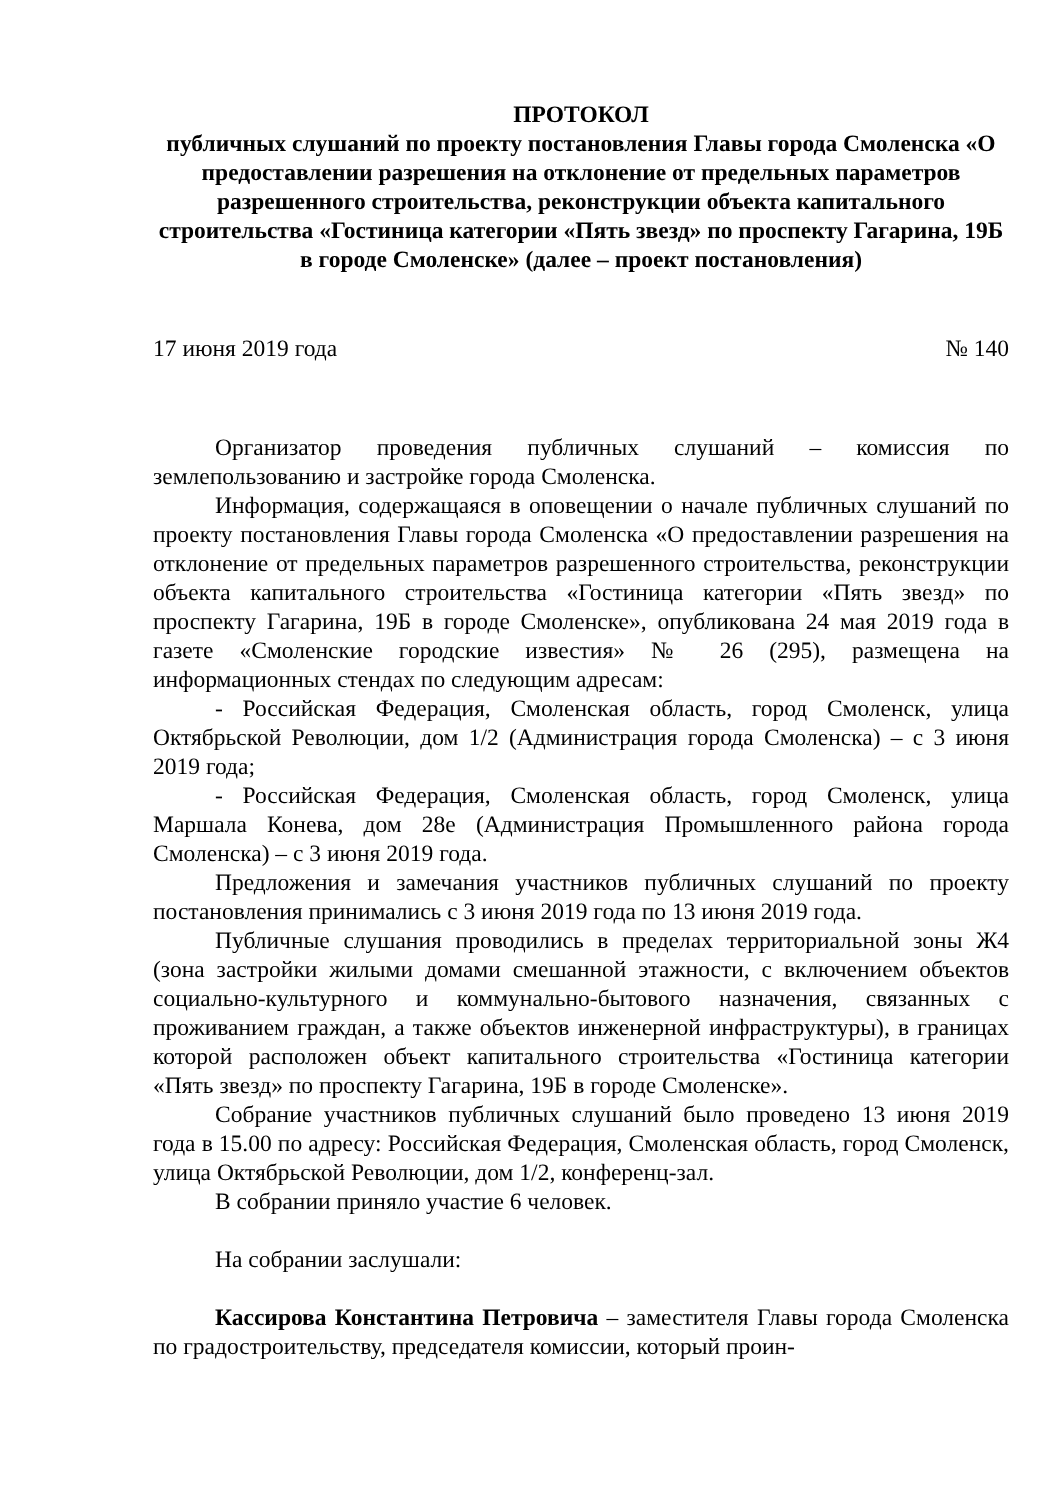ПРОТОКОЛ
публичных слушаний по проекту постановления Главы города Смоленска «О предоставлении разрешения на отклонение от предельных параметров разрешенного строительства, реконструкции объекта капитального строительства «Гостиница категории «Пять звезд» по проспекту Гагарина, 19Б в городе Смоленске» (далее – проект постановления)
17 июня 2019 года № 140
Организатор проведения публичных слушаний – комиссия по землепользованию и застройке города Смоленска.
Информация, содержащаяся в оповещении о начале публичных слушаний по проекту постановления Главы города Смоленска «О предоставлении разрешения на отклонение от предельных параметров разрешенного строительства, реконструкции объекта капитального строительства «Гостиница категории «Пять звезд» по проспекту Гагарина, 19Б в городе Смоленске», опубликована 24 мая 2019 года в газете «Смоленские городские известия» № 26 (295), размещена на информационных стендах по следующим адресам:
- Российская Федерация, Смоленская область, город Смоленск, улица Октябрьской Революции, дом 1/2 (Администрация города Смоленска) – с 3 июня 2019 года;
- Российская Федерация, Смоленская область, город Смоленск, улица Маршала Конева, дом 28е (Администрация Промышленного района города Смоленска) – с 3 июня 2019 года.
Предложения и замечания участников публичных слушаний по проекту постановления принимались с 3 июня 2019 года по 13 июня 2019 года.
Публичные слушания проводились в пределах территориальной зоны Ж4 (зона застройки жилыми домами смешанной этажности, с включением объектов социально-культурного и коммунально-бытового назначения, связанных с проживанием граждан, а также объектов инженерной инфраструктуры), в границах которой расположен объект капитального строительства «Гостиница категории «Пять звезд» по проспекту Гагарина, 19Б в городе Смоленске».
Собрание участников публичных слушаний было проведено 13 июня 2019 года в 15.00 по адресу: Российская Федерация, Смоленская область, город Смоленск, улица Октябрьской Революции, дом 1/2, конференц-зал.
В собрании приняло участие 6 человек.
На собрании заслушали:
Кассирова Константина Петровича – заместителя Главы города Смоленска по градостроительству, председателя комиссии, который проин-